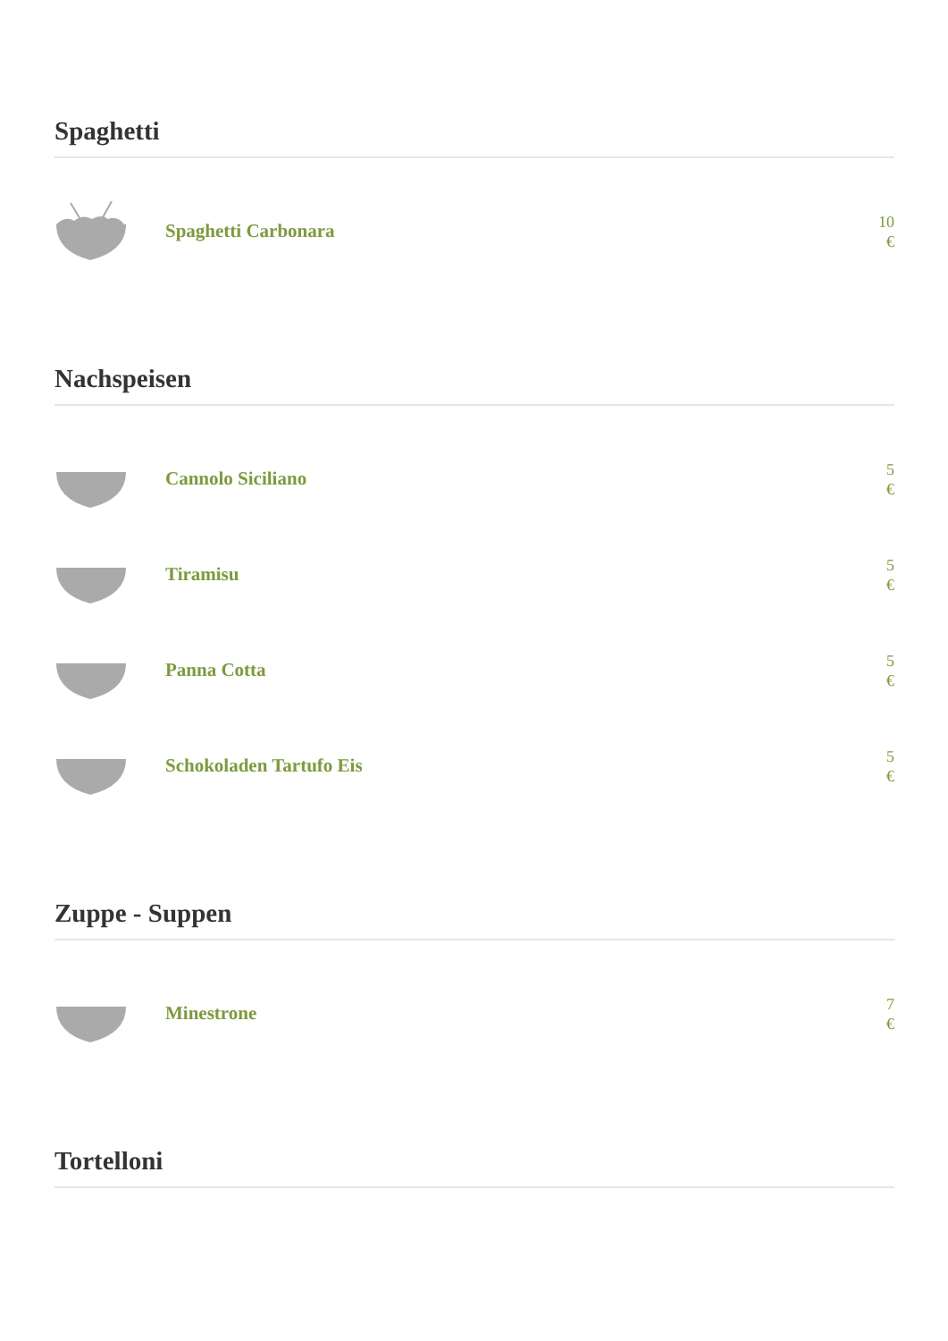Spaghetti
Spaghetti Carbonara
10
€
Nachspeisen
Cannolo Siciliano
5
€
Tiramisu
5
€
Panna Cotta
5
€
Schokoladen Tartufo Eis
5
€
Zuppe - Suppen
Minestrone
7
€
Tortelloni